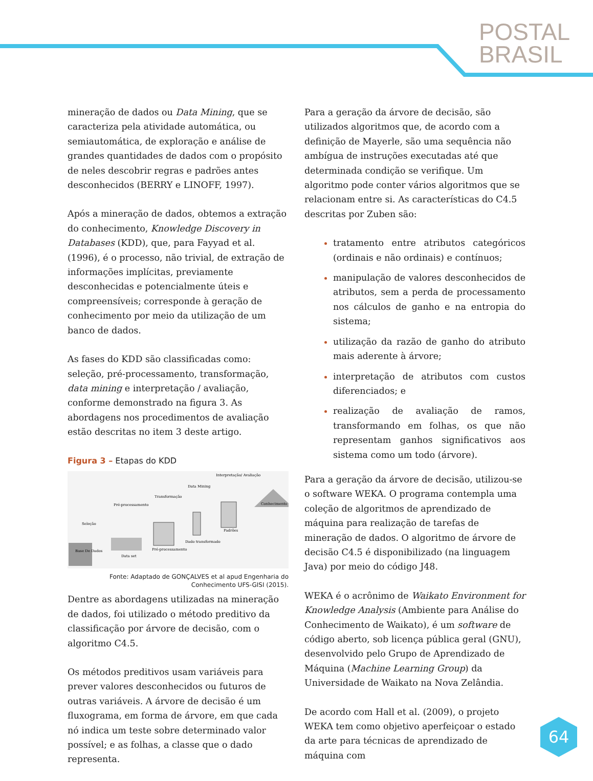POSTAL
BRASIL
mineração de dados ou Data Mining, que se caracteriza pela atividade automática, ou semiautomática, de exploração e análise de grandes quantidades de dados com o propósito de neles descobrir regras e padrões antes desconhecidos (BERRY e LINOFF, 1997).
Após a mineração de dados, obtemos a extração do conhecimento, Knowledge Discovery in Databases (KDD), que, para Fayyad et al. (1996), é o processo, não trivial, de extração de informações implícitas, previamente desconhecidas e potencialmente úteis e compreensíveis; corresponde à geração de conhecimento por meio da utilização de um banco de dados.
As fases do KDD são classificadas como: seleção, pré-processamento, transformação, data mining e interpretação / avaliação, conforme demonstrado na figura 3. As abordagens nos procedimentos de avaliação estão descritas no item 3 deste artigo.
Figura 3 – Etapas do KDD
Base De Dados
Data set
Seleção
Pré-processamento
Transformação
Data Mining
Interpretação/ Avaliação
Conhecimento
Padrões
Dado transformado
Pré-processamento
Fonte: Adaptado de GONÇALVES et al apud Engenharia do Conhecimento UFS-GISI (2015).
Dentre as abordagens utilizadas na mineração de dados, foi utilizado o método preditivo da classificação por árvore de decisão, com o algoritmo C4.5.
Os métodos preditivos usam variáveis para prever valores desconhecidos ou futuros de outras variáveis. A árvore de decisão é um fluxograma, em forma de árvore, em que cada nó indica um teste sobre determinado valor possível; e as folhas, a classe que o dado representa.
Para a geração da árvore de decisão, são utilizados algoritmos que, de acordo com a definição de Mayerle, são uma sequência não ambígua de instruções executadas até que determinada condição se verifique. Um algoritmo pode conter vários algoritmos que se relacionam entre si. As características do C4.5 descritas por Zuben são:
tratamento entre atributos categóricos (ordinais e não ordinais) e contínuos;
manipulação de valores desconhecidos de atributos, sem a perda de processamento nos cálculos de ganho e na entropia do sistema;
utilização da razão de ganho do atributo mais aderente à árvore;
interpretação de atributos com custos diferenciados; e
realização de avaliação de ramos, transformando em folhas, os que não representam ganhos significativos aos sistema como um todo (árvore).
Para a geração da árvore de decisão, utilizou-se o software WEKA. O programa contempla uma coleção de algoritmos de aprendizado de máquina para realização de tarefas de mineração de dados. O algoritmo de árvore de decisão C4.5 é disponibilizado (na linguagem Java) por meio do código J48.
WEKA é o acrônimo de Waikato Environment for Knowledge Analysis (Ambiente para Análise do Conhecimento de Waikato), é um software de código aberto, sob licença pública geral (GNU), desenvolvido pelo Grupo de Aprendizado de Máquina (Machine Learning Group) da Universidade de Waikato na Nova Zelândia.
De acordo com Hall et al. (2009), o projeto WEKA tem como objetivo aperfeiçoar o estado da arte para técnicas de aprendizado de máquina com
64